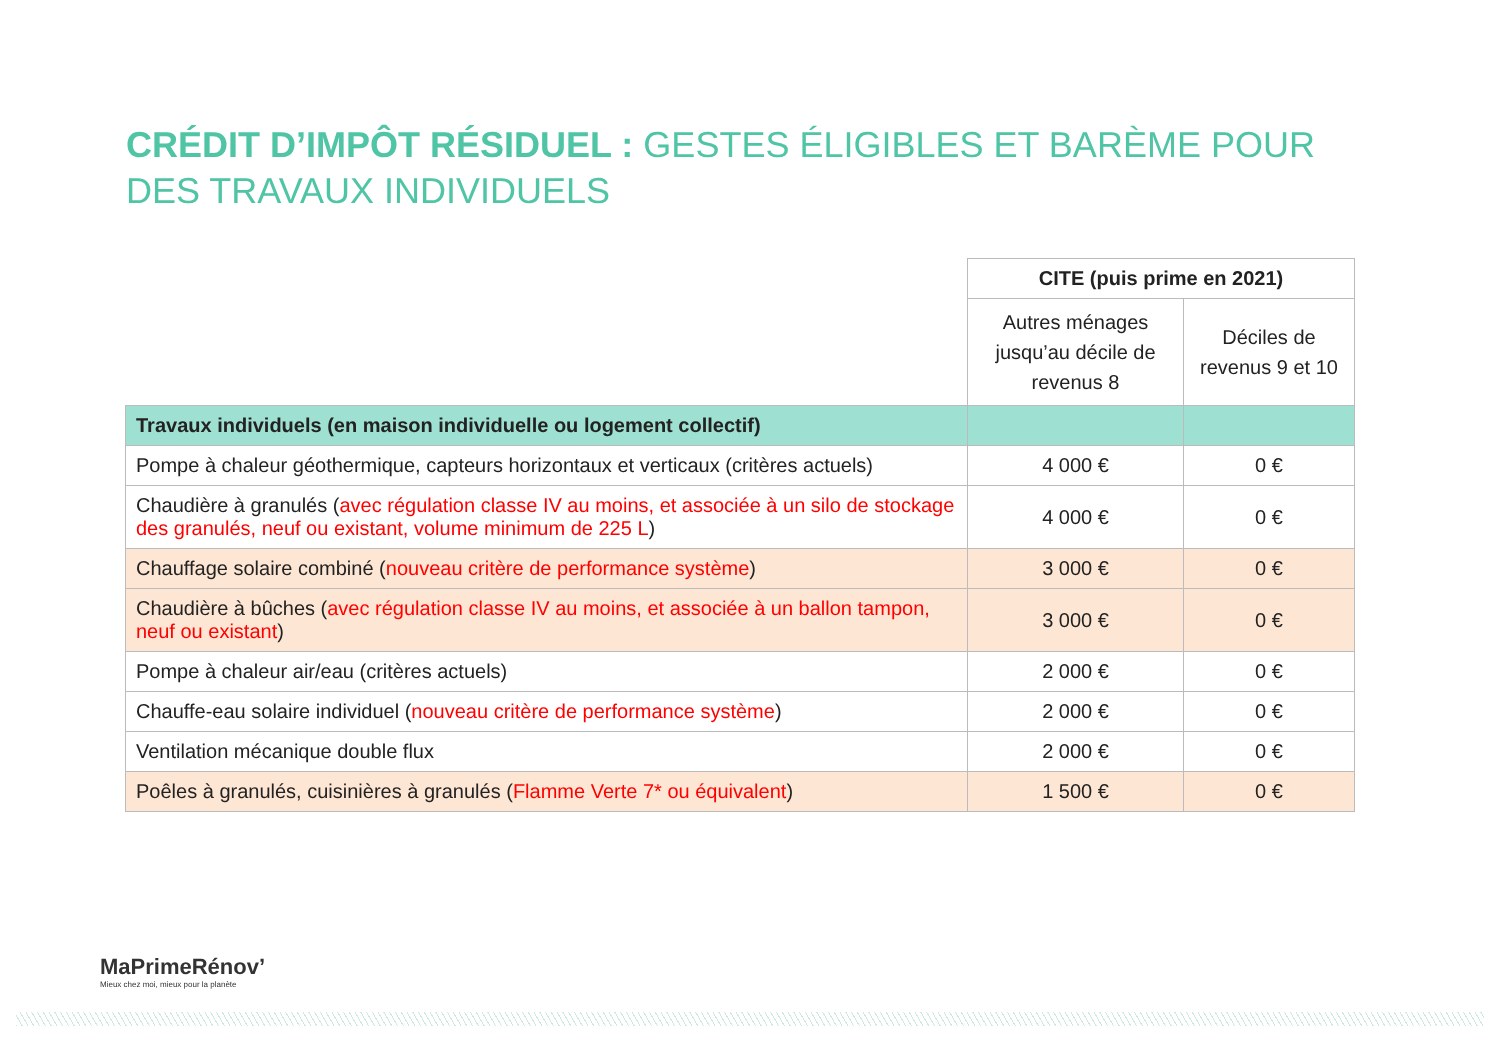CRÉDIT D’IMPÔT RÉSIDUEL : GESTES ÉLIGIBLES ET BARÈME POUR DES TRAVAUX INDIVIDUELS
| | CITE (puis prime en 2021) | |
| | Autres ménages jusqu’au décile de revenus 8 | Déciles de revenus 9 et 10 |
| Travaux individuels (en maison individuelle ou logement collectif) | | |
| Pompe à chaleur géothermique, capteurs horizontaux et verticaux (critères actuels) | 4 000 € | 0 € |
| Chaudière à granulés ( avec régulation classe IV au moins, et associée à un silo de stockage des granulés, neuf ou existant, volume minimum de 225 L ) | 4 000 € | 0 € |
| Chauffage solaire combiné ( nouveau critère de performance système ) | 3 000 € | 0 € |
| Chaudière à bûches ( avec régulation classe IV au moins, et associée à un ballon tampon, neuf ou existant ) | 3 000 € | 0 € |
| Pompe à chaleur air/eau (critères actuels) | 2 000 € | 0 € |
| Chauffe-eau solaire individuel ( nouveau critère de performance système ) | 2 000 € | 0 € |
| Ventilation mécanique double flux | 2 000 € | 0 € |
| Poêles à granulés, cuisinières à granulés ( Flamme Verte 7* ou équivalent ) | 1 500 € | 0 € |
MaPrimeRénov’
Mieux chez moi, mieux pour la planète